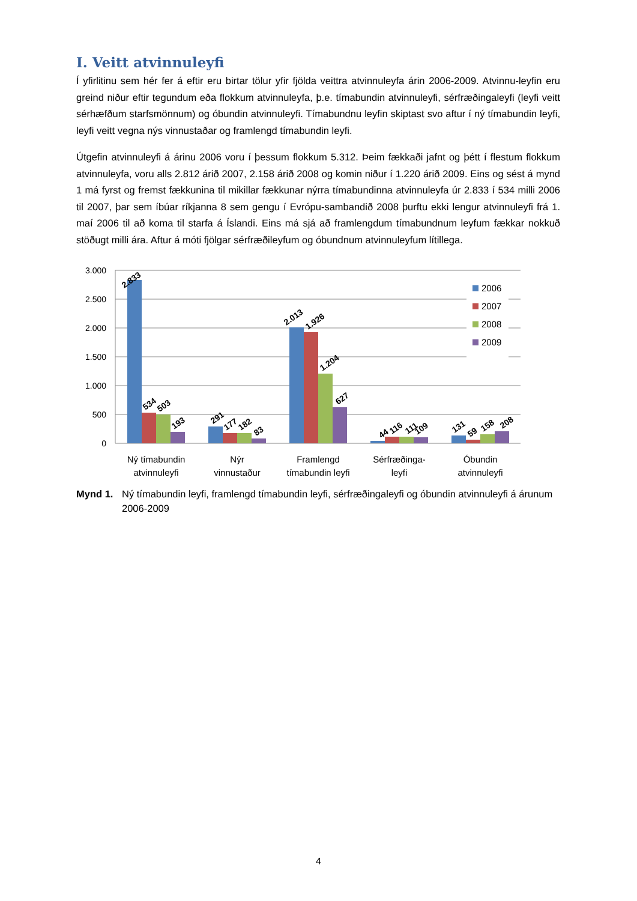I. Veitt atvinnuleyfi
Í yfirlitinu sem hér fer á eftir eru birtar tölur yfir fjölda veittra atvinnuleyfa árin 2006-2009. Atvinnu-leyfin eru greind niður eftir tegundum eða flokkum atvinnuleyfa, þ.e. tímabundin atvinnuleyfi, sérfræðingaleyfi (leyfi veitt sérhæfðum starfsmönnum) og óbundin atvinnuleyfi. Tímabundnu leyfin skiptast svo aftur í ný tímabundin leyfi, leyfi veitt vegna nýs vinnustaðar og framlengd tímabundin leyfi.
Útgefin atvinnuleyfi á árinu 2006 voru í þessum flokkum 5.312. Þeim fækkaði jafnt og þétt í flestum flokkum atvinnuleyfa, voru alls 2.812 árið 2007, 2.158 árið 2008 og komin niður í 1.220 árið 2009. Eins og sést á mynd 1 má fyrst og fremst fækkunina til mikillar fækkunar nýrra tímabundinna atvinnuleyfa úr 2.833 í 534 milli 2006 til 2007, þar sem íbúar ríkjanna 8 sem gengu í Evrópu-sambandið 2008 þurftu ekki lengur atvinnuleyfi frá 1. maí 2006 til að koma til starfa á Íslandi. Eins má sjá að framlengdum tímabundnum leyfum fækkar nokkuð stöðugt milli ára. Aftur á móti fjölgar sérfræðileyfum og óbundnum atvinnuleyfum lítillega.
3.000
2.500
2.000
1.500
1.000
500
0
2.833
534
503
193
291
177
182
83
2.013
1.926
1.204
627
44
116
111
109
131
59
158
208
2006
2007
2008
2009
Ný tímabundin
atvinnuleyfi
Nýr
vinnustaður
Framlengd
tímabundin leyfi
Sérfræðinga-
leyfi
Óbundin
atvinnuleyfi
Mynd 1. Ný tímabundin leyfi, framlengd tímabundin leyfi, sérfræðingaleyfi og óbundin atvinnuleyfi á árunum 2006-2009
4